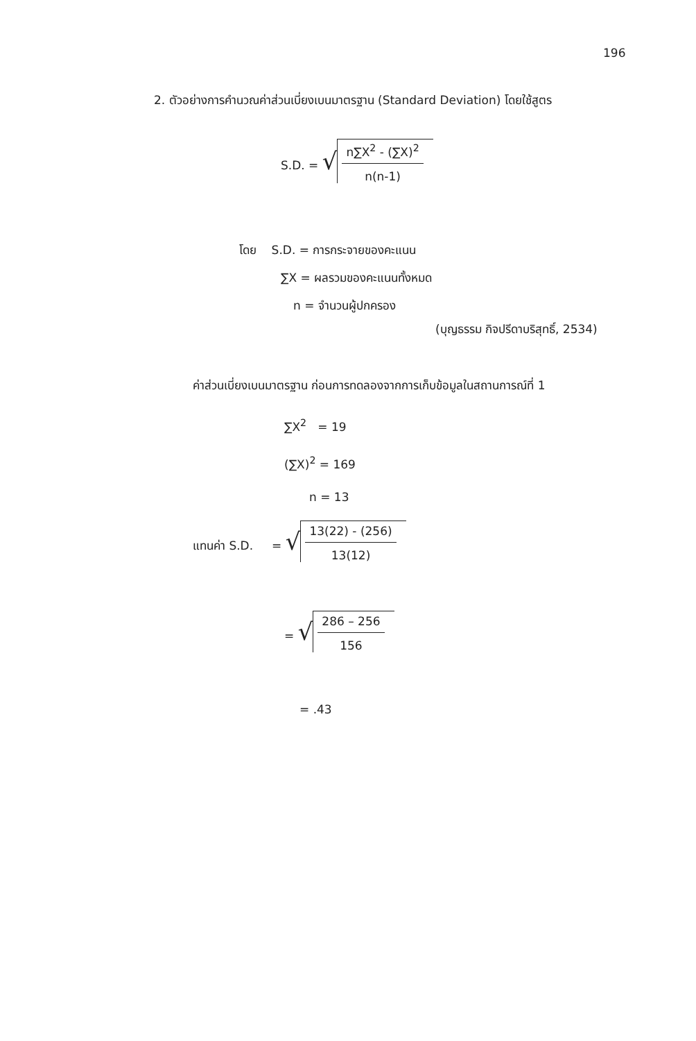196
2. ตัวอย่างการคำนวณค่าส่วนเบี่ยงเบนมาตรฐาน (Standard Deviation) โดยใช้สูตร
S.D. = √ n∑X<sup>2</sup> - (∑X)<sup>2</sup> n(n-1)
โดย S.D. = การกระจายของคะแนน
∑X = ผลรวมของคะแนนทั้งหมด
n = จำนวนผู้ปกครอง
(บุญธรรม กิจปรีดาบริสุทธิ์, 2534)
ค่าส่วนเบี่ยงเบนมาตรฐาน ก่อนการทดลองจากการเก็บข้อมูลในสถานการณ์ที่ 1
∑X<sup>2</sup> = 19
(∑X)<sup>2</sup> = 169
n = 13
แทนค่า S.D. = √ 13(22) - (256) 13(12)
= √ 286 – 256 156
= .43